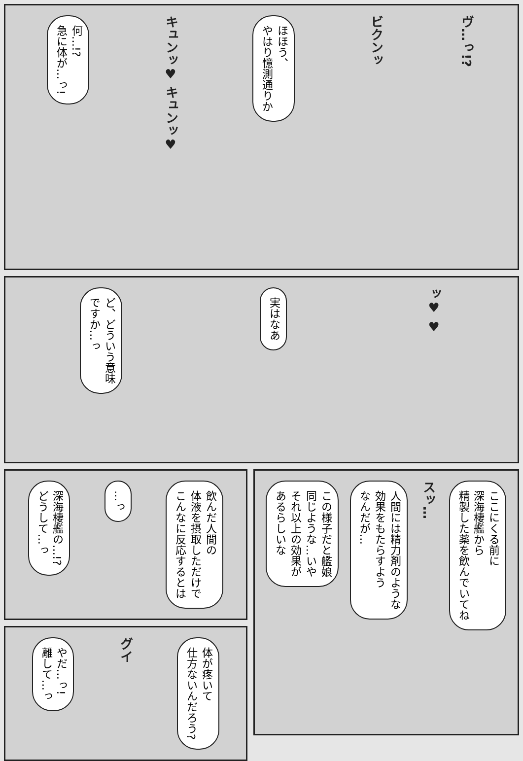ヴ…っ!? ビクンッ
ほほう、
やはり憶測通りか
キュンッ♥ キュンッ♥
何…!?
急に体が…っ!
ッ♥ ♥
実はなあ
ど、どういう意味
ですか…っ
ここにくる前に
深海棲艦から
精製した薬を飲んでいてね
スッ…
人間には精力剤のような
効果をもたらすよう
なんだが…
この様子だと艦娘
同じような…いや
それ以上の効果が
あるらしいな
飲んだ人間の
体液を摂取しただけで
こんなに反応するとは
…っ
深海棲艦の…!?
どうして…っ
体が疼いて
仕方ないんだろう?
グイ
やだ…っ!
離して…っ